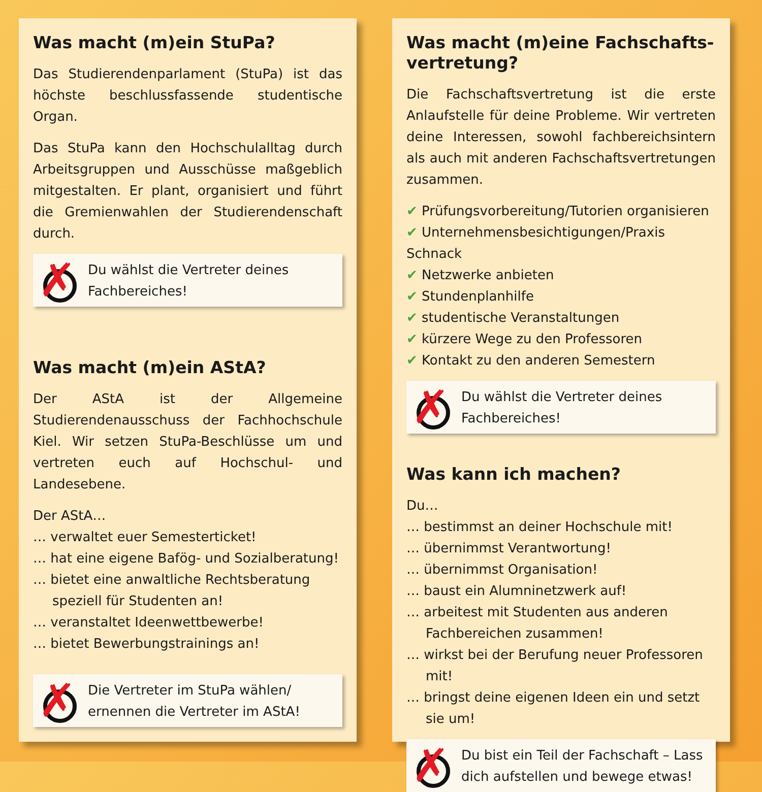Was macht (m)ein StuPa?
Das Studierendenparlament (StuPa) ist das höchste beschlussfassende studentische Organ.
Das StuPa kann den Hochschulalltag durch Arbeitsgruppen und Ausschüsse maßgeblich mitgestalten. Er plant, organisiert und führt die Gremienwahlen der Studierendenschaft durch.
✗
Du wählst die Vertreter deines Fachbereiches!
Was macht (m)ein AStA?
Der AStA ist der Allgemeine Studierendenausschuss der Fachhochschule Kiel. Wir setzen StuPa-Beschlüsse um und vertreten euch auf Hochschul- und Landesebene.
Der AStA…
… verwaltet euer Semesterticket!
… hat eine eigene Bafög- und Sozialberatung!
… bietet eine anwaltliche Rechtsberatung speziell für Studenten an!
… veranstaltet Ideenwettbewerbe!
… bietet Bewerbungstrainings an!
✗
Die Vertreter im StuPa wählen/ ernennen die Vertreter im AStA!
Was macht (m)eine Fachschafts-vertretung?
Die Fachschaftsvertretung ist die erste Anlaufstelle für deine Probleme. Wir vertreten deine Interessen, sowohl fachbereichsintern als auch mit anderen Fachschaftsvertretungen zusammen.
Prüfungsvorbereitung/Tutorien organisieren
Unternehmensbesichtigungen/Praxis Schnack
Netzwerke anbieten
Stundenplanhilfe
studentische Veranstaltungen
kürzere Wege zu den Professoren
Kontakt zu den anderen Semestern
✗
Du wählst die Vertreter deines Fachbereiches!
Was kann ich machen?
Du…
… bestimmst an deiner Hochschule mit!
… übernimmst Verantwortung!
… übernimmst Organisation!
… baust ein Alumninetzwerk auf!
… arbeitest mit Studenten aus anderen Fachbereichen zusammen!
… wirkst bei der Berufung neuer Professoren mit!
… bringst deine eigenen Ideen ein und setzt sie um!
✗
Du bist ein Teil der Fachschaft – Lass dich aufstellen und bewege etwas!